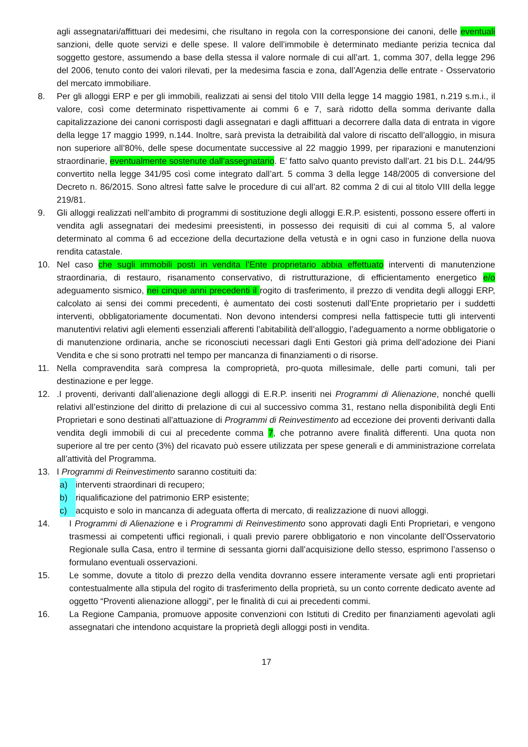agli assegnatari/affittuari dei medesimi, che risultano in regola con la corresponsione dei canoni, delle eventuali sanzioni, delle quote servizi e delle spese. Il valore dell’immobile è determinato mediante perizia tecnica dal soggetto gestore, assumendo a base della stessa il valore normale di cui all’art. 1, comma 307, della legge 296 del 2006, tenuto conto dei valori rilevati, per la medesima fascia e zona, dall’Agenzia delle entrate - Osservatorio del mercato immobiliare.
8. Per gli alloggi ERP e per gli immobili, realizzati ai sensi del titolo VIII della legge 14 maggio 1981, n.219 s.m.i., il valore, così come determinato rispettivamente ai commi 6 e 7, sarà ridotto della somma derivante dalla capitalizzazione dei canoni corrisposti dagli assegnatari e dagli affittuari a decorrere dalla data di entrata in vigore della legge 17 maggio 1999, n.144. Inoltre, sarà prevista la detraibilità dal valore di riscatto dell’alloggio, in misura non superiore all’80%, delle spese documentate successive al 22 maggio 1999, per riparazioni e manutenzioni straordinarie, eventualmente sostenute dall’assegnatario. E’ fatto salvo quanto previsto dall’art. 21 bis D.L. 244/95 convertito nella legge 341/95 così come integrato dall’art. 5 comma 3 della legge 148/2005 di conversione del Decreto n. 86/2015. Sono altresì fatte salve le procedure di cui all’art. 82 comma 2 di cui al titolo VIII della legge 219/81.
9. Gli alloggi realizzati nell’ambito di programmi di sostituzione degli alloggi E.R.P. esistenti, possono essere offerti in vendita agli assegnatari dei medesimi preesistenti, in possesso dei requisiti di cui al comma 5, al valore determinato al comma 6 ad eccezione della decurtazione della vetustà e in ogni caso in funzione della nuova rendita catastale.
10. Nel caso che sugli immobili posti in vendita l’Ente proprietario abbia effettuato interventi di manutenzione straordinaria, di restauro, risanamento conservativo, di ristrutturazione, di efficientamento energetico e/o adeguamento sismico, nei cinque anni precedenti il rogito di trasferimento, il prezzo di vendita degli alloggi ERP, calcolato ai sensi dei commi precedenti, è aumentato dei costi sostenuti dall’Ente proprietario per i suddetti interventi, obbligatoriamente documentati. Non devono intendersi compresi nella fattispecie tutti gli interventi manutentivi relativi agli elementi essenziali afferenti l’abitabilità dell’alloggio, l’adeguamento a norme obbligatorie o di manutenzione ordinaria, anche se riconosciuti necessari dagli Enti Gestori già prima dell’adozione dei Piani Vendita e che si sono protratti nel tempo per mancanza di finanziamenti o di risorse.
11. Nella compravendita sarà compresa la comproprietà, pro-quota millesimale, delle parti comuni, tali per destinazione e per legge.
12. .I proventi, derivanti dall’alienazione degli alloggi di E.R.P. inseriti nei Programmi di Alienazione, nonché quelli relativi all’estinzione del diritto di prelazione di cui al successivo comma 31, restano nella disponibilità degli Enti Proprietari e sono destinati all’attuazione di Programmi di Reinvestimento ad eccezione dei proventi derivanti dalla vendita degli immobili di cui al precedente comma 7, che potranno avere finalità differenti. Una quota non superiore al tre per cento (3%) del ricavato può essere utilizzata per spese generali e di amministrazione correlata all’attività del Programma.
13. I Programmi di Reinvestimento saranno costituiti da:
a) interventi straordinari di recupero;
b) riqualificazione del patrimonio ERP esistente;
c) acquisto e solo in mancanza di adeguata offerta di mercato, di realizzazione di nuovi alloggi.
14. I Programmi di Alienazione e i Programmi di Reinvestimento sono approvati dagli Enti Proprietari, e vengono trasmessi ai competenti uffici regionali, i quali previo parere obbligatorio e non vincolante dell’Osservatorio Regionale sulla Casa, entro il termine di sessanta giorni dall’acquisizione dello stesso, esprimono l’assenso o formulano eventuali osservazioni.
15. Le somme, dovute a titolo di prezzo della vendita dovranno essere interamente versate agli enti proprietari contestualmente alla stipula del rogito di trasferimento della proprietà, su un conto corrente dedicato avente ad oggetto “Proventi alienazione alloggi”, per le finalità di cui ai precedenti commi.
16. La Regione Campania, promuove apposite convenzioni con Istituti di Credito per finanziamenti agevolati agli assegnatari che intendono acquistare la proprietà degli alloggi posti in vendita.
17